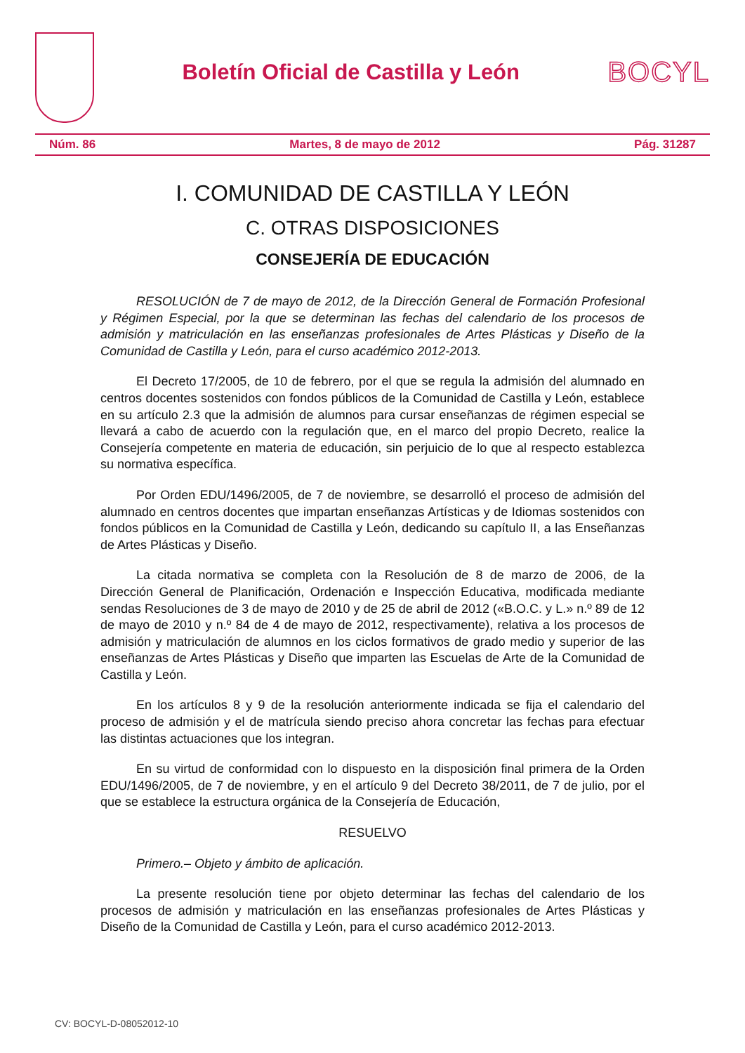Boletín Oficial de Castilla y León
BOCYL
Núm. 86 Martes, 8 de mayo de 2012 Pág. 31287
I. COMUNIDAD DE CASTILLA Y LEÓN
C. OTRAS DISPOSICIONES
CONSEJERÍA DE EDUCACIÓN
RESOLUCIÓN de 7 de mayo de 2012, de la Dirección General de Formación Profesional y Régimen Especial, por la que se determinan las fechas del calendario de los procesos de admisión y matriculación en las enseñanzas profesionales de Artes Plásticas y Diseño de la Comunidad de Castilla y León, para el curso académico 2012-2013.
El Decreto 17/2005, de 10 de febrero, por el que se regula la admisión del alumnado en centros docentes sostenidos con fondos públicos de la Comunidad de Castilla y León, establece en su artículo 2.3 que la admisión de alumnos para cursar enseñanzas de régimen especial se llevará a cabo de acuerdo con la regulación que, en el marco del propio Decreto, realice la Consejería competente en materia de educación, sin perjuicio de lo que al respecto establezca su normativa específica.
Por Orden EDU/1496/2005, de 7 de noviembre, se desarrolló el proceso de admisión del alumnado en centros docentes que impartan enseñanzas Artísticas y de Idiomas sostenidos con fondos públicos en la Comunidad de Castilla y León, dedicando su capítulo II, a las Enseñanzas de Artes Plásticas y Diseño.
La citada normativa se completa con la Resolución de 8 de marzo de 2006, de la Dirección General de Planificación, Ordenación e Inspección Educativa, modificada mediante sendas Resoluciones de 3 de mayo de 2010 y de 25 de abril de 2012 («B.O.C. y L.» n.º 89 de 12 de mayo de 2010 y n.º 84 de 4 de mayo de 2012, respectivamente), relativa a los procesos de admisión y matriculación de alumnos en los ciclos formativos de grado medio y superior de las enseñanzas de Artes Plásticas y Diseño que imparten las Escuelas de Arte de la Comunidad de Castilla y León.
En los artículos 8 y 9 de la resolución anteriormente indicada se fija el calendario del proceso de admisión y el de matrícula siendo preciso ahora concretar las fechas para efectuar las distintas actuaciones que los integran.
En su virtud de conformidad con lo dispuesto en la disposición final primera de la Orden EDU/1496/2005, de 7 de noviembre, y en el artículo 9 del Decreto 38/2011, de 7 de julio, por el que se establece la estructura orgánica de la Consejería de Educación,
RESUELVO
Primero.– Objeto y ámbito de aplicación.
La presente resolución tiene por objeto determinar las fechas del calendario de los procesos de admisión y matriculación en las enseñanzas profesionales de Artes Plásticas y Diseño de la Comunidad de Castilla y León, para el curso académico 2012-2013.
CV: BOCYL-D-08052012-10